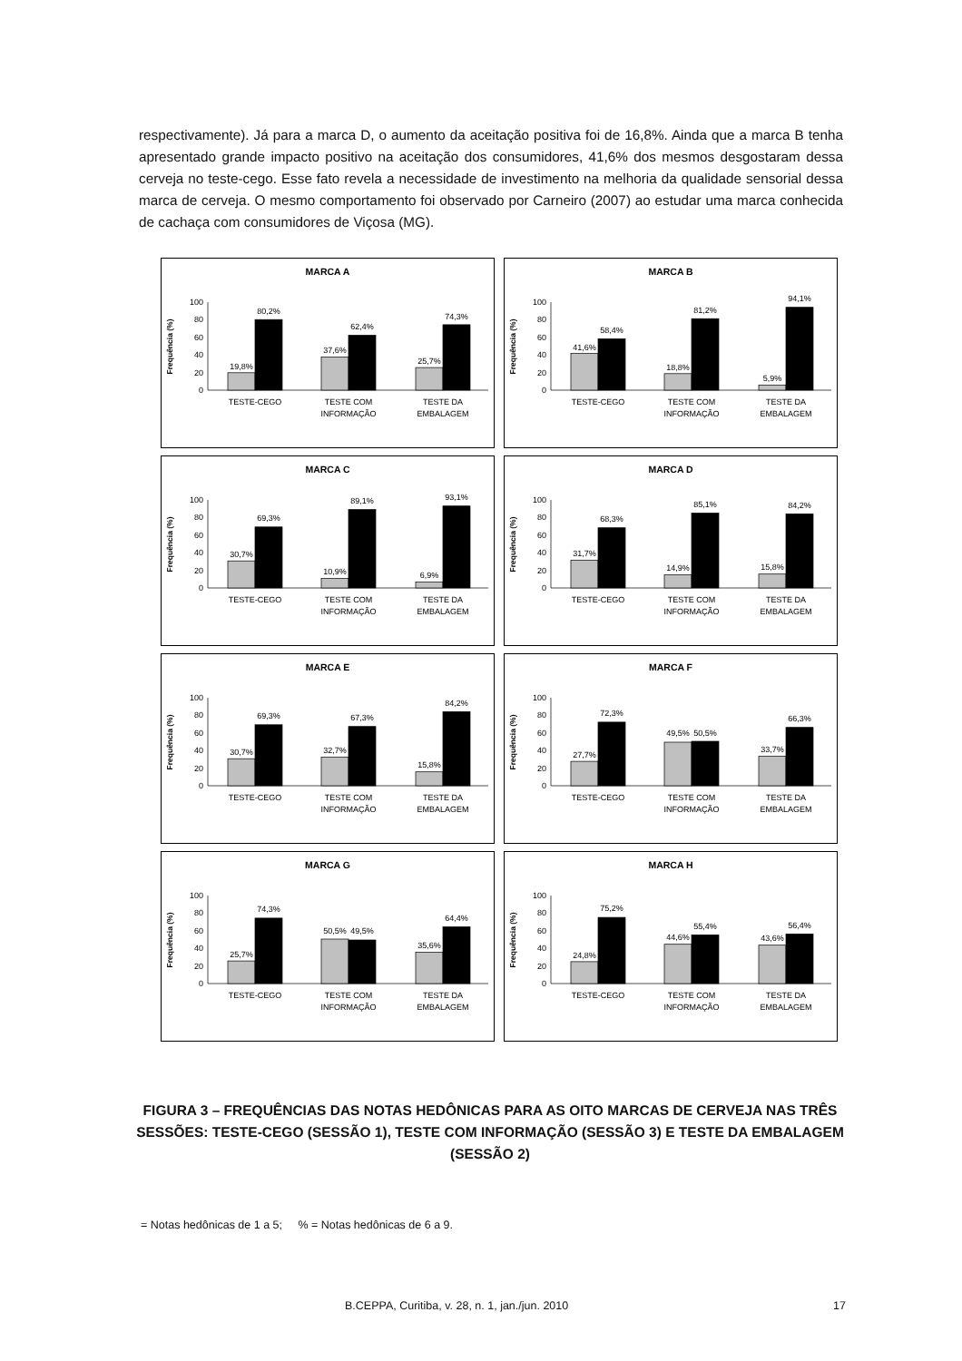respectivamente). Já para a marca D, o aumento da aceitação positiva foi de 16,8%. Ainda que a marca B tenha apresentado grande impacto positivo na aceitação dos consumidores, 41,6% dos mesmos desgostaram dessa cerveja no teste-cego. Esse fato revela a necessidade de investimento na melhoria da qualidade sensorial dessa marca de cerveja. O mesmo comportamento foi observado por Carneiro (2007) ao estudar uma marca conhecida de cachaça com consumidores de Viçosa (MG).
MARCA A
Frequência (%)
0
20
40
60
80
100
19,8%
80,2%
37,6%
62,4%
25,7%
74,3%
TESTE-CEGO
TESTE COM
INFORMAÇÃO
TESTE DA
EMBALAGEM
MARCA B
Frequência (%)
0
20
40
60
80
100
41,6%
58,4%
18,8%
81,2%
5,9%
94,1%
TESTE-CEGO
TESTE COM
INFORMAÇÃO
TESTE DA
EMBALAGEM
MARCA C
Frequência (%)
0
20
40
60
80
100
30,7%
69,3%
10,9%
89,1%
6,9%
93,1%
TESTE-CEGO
TESTE COM
INFORMAÇÃO
TESTE DA
EMBALAGEM
MARCA D
Frequência (%)
0
20
40
60
80
100
31,7%
68,3%
14,9%
85,1%
15,8%
84,2%
TESTE-CEGO
TESTE COM
INFORMAÇÃO
TESTE DA
EMBALAGEM
MARCA E
Frequência (%)
0
20
40
60
80
100
30,7%
69,3%
32,7%
67,3%
15,8%
84,2%
TESTE-CEGO
TESTE COM
INFORMAÇÃO
TESTE DA
EMBALAGEM
MARCA F
Frequência (%)
0
20
40
60
80
100
27,7%
72,3%
49,5%
50,5%
33,7%
66,3%
TESTE-CEGO
TESTE COM
INFORMAÇÃO
TESTE DA
EMBALAGEM
MARCA G
Frequência (%)
0
20
40
60
80
100
25,7%
74,3%
50,5%
49,5%
35,6%
64,4%
TESTE-CEGO
TESTE COM
INFORMAÇÃO
TESTE DA
EMBALAGEM
MARCA H
Frequência (%)
0
20
40
60
80
100
24,8%
75,2%
44,6%
55,4%
43,6%
56,4%
TESTE-CEGO
TESTE COM
INFORMAÇÃO
TESTE DA
EMBALAGEM
FIGURA 3 – FREQUÊNCIAS DAS NOTAS HEDÔNICAS PARA AS OITO MARCAS DE CERVEJA NAS TRÊS SESSÕES: TESTE-CEGO (SESSÃO 1), TESTE COM INFORMAÇÃO (SESSÃO 3) E TESTE DA EMBALAGEM (SESSÃO 2)
= Notas hedônicas de 1 a 5; % = Notas hedônicas de 6 a 9.
B.CEPPA, Curitiba, v. 28, n. 1, jan./jun. 2010 17